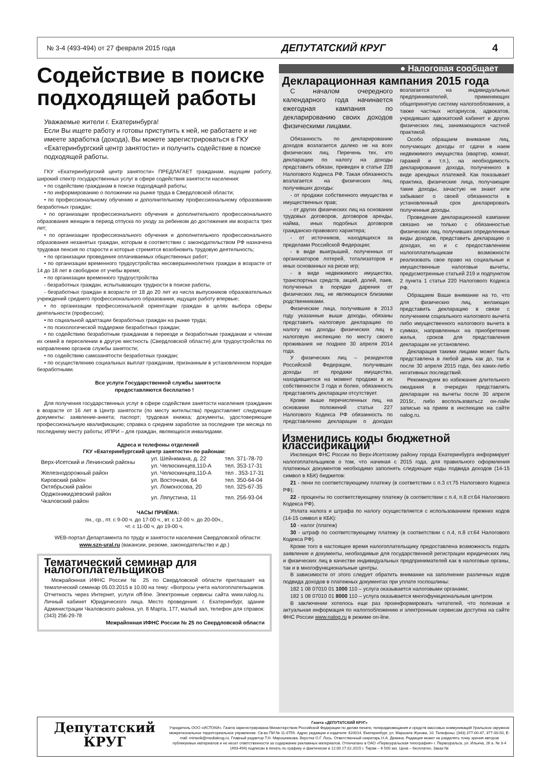№ 3-4 (493-494) от 27 февраля 2015 года ДЕПУТАТСКИЙ КРУГ 4
Содействие в поиске подходящей работы
Уважаемые жители г. Екатеринбурга!
Если Вы ищете работу и готовы приступить к ней, не работаете и не имеете заработка (дохода), Вы можете зарегистрироваться в ГКУ «Екатеринбургский центр занятости» и получить содействие в поиске подходящей работы.
ГКУ «Екатеринбургский центр занятости» ПРЕДЛАГАЕТ гражданам, ищущим работу, широкий спектр государственных услуг в сфере содействия занятости населения:
• по содействию гражданам в поиске подходящей работы;
• по информированию о положении на рынке труда в Свердловской области;
• по профессиональному обучению и дополнительному профессиональному образованию безработных граждан;
• по организации профессионального обучения и дополнительного профессионального образования женщин в период отпуска по уходу за ребенком до достижения им возраста трех лет;
• по организации профессионального обучения и дополнительного профессионального образования незанятых граждан, которым в соответствии с законодательством РФ назначена трудовая пенсия по старости и которые стремятся возобновить трудовую деятельность;
• по организации проведения оплачиваемых общественных работ;
• по организации временного трудоустройства несовершеннолетних граждан в возрасте от 14 до 18 лет в свободное от учебы время;
• по организации временного трудоустройства
- безработных граждан, испытывающих трудности в поиске работы,
- безработных граждан в возрасте от 18 до 20 лет из числа выпускников образовательных учреждений среднего профессионального образования, ищущих работу впервые;
• по организации профессиональной ориентации граждан в целях выбора сферы деятельности (профессии);
• по социальной адаптации безработных граждан на рынке труда;
• по психологической поддержке безработных граждан;
• по содействию безработным гражданам в переезде и безработным гражданам и членам их семей в переселении в другую местность (Свердловской области) для трудоустройства по направлению органов службы занятости;
• по содействию самозанятости безработных граждан;
• по осуществлению социальных выплат гражданам, признанным в установленном порядке безработными.
Все услуги Государственной службы занятости
предоставляются бесплатно !
Для получения государственных услуг в сфере содействия занятости населения гражданин в возрасте от 16 лет в Центр занятости (по месту жительства) предоставляет следующие документы: заявление-анкета; паспорт; трудовая книжка; документы, удостоверяющие профессиональную квалификацию; справка о среднем заработке за последние три месяца по последнему месту работы; ИПРИ – для граждан, являющихся инвалидами.
Адреса и телефоны отделений
ГКУ «Екатеринбургский центр занятости» по районам:
| Верх-Исетский и Ленинский районы | ул. Шейнкмана, д. 22 ул. Челюскинцев,110-А | тел. 371-78-70 тел. 353-17-31 |
| Железнодорожный район | ул. Челюскинцев,110-А | тел . 353-17-31 |
| Кировский район | ул. Восточная, 64 | тел. 350-64-04 |
| Октябрьский район | ул. Ломоносова, 20 | тел. 325-67-35 |
| Орджоникидзевский район Чкаловский район | ул. Ляпустина, 11 | тел. 256-93-04 |
ЧАСЫ ПРИЁМА:
пн., ср., пт. с 9-00 ч. до 17-00 ч., вт. с 12-00 ч. до 20-00ч.,
чт. с 11-00 ч. до 19-00 ч.
WEB-портал Департамента по труду и занятости населения Свердловской области: www.szn-ural.ru (вакансии, резюме, законодательство и др.)
Тематический семинар для налогоплательщиков
Межрайонная ИФНС России № 25 по Свердловской области приглашает на тематический семинар 05.03.2015 в 10.00 на тему: «Вопросы учета налогоплательщиков. Отчетность через Интернет, услуги off-line. Электронные сервисы сайта www.nalog.ru. Личный кабинет Юридического лица. Место проведения: г. Екатеринбург, здание Администрации Чкаловского района, ул. 8 Марта, 177, малый зал, телефон для справок: (343) 256-29-78
Межрайонная ИФНС России № 25 по Свердловской области
● Налоговая сообщает
Декларационная кампания 2015 года
С началом очередного календарного года начинается ежегодная кампания по декларированию своих доходов физическими лицами.
Обязанность по декларированию доходов возлагается далеко не на всех физических лиц. Перечень тех, кто декларацию по налогу на доходы представить обязан, приведен в статье 228 Налогового Кодекса РФ. Такая обязанность возлагается на физических лиц, получивших доходы:
- от продажи собственного имущества и имущественных прав;
- от других физических лиц на основании трудовых договоров, договоров аренды, найма, иных подобных договоров гражданско-правового характера;
- от источников, находящихся за пределами Российской Федерации;
- в виде выигрышей, полученных от организаторов лотерей, тотализаторов и иных основанных на риске игр;
- в виде недвижимого имущества, транспортных средств, акций, долей, паев, полученных в порядке дарения от физических лиц, не являющихся близкими родственниками.
Физические лица, получившие в 2013 году указанные выше доходы, обязаны представить налоговую декларацию по налогу на доходы физических лиц в налоговую инспекцию по месту своего проживания не позднее 30 апреля 2014 года.
У физических лиц – резидентов Российской Федерации, получивших доходы от продажи имущества, находившегося на момент продажи в их собственности 3 года и более, обязанность представлять декларации отсутствует.
Кроме выше перечисленных лиц, на основании положений статьи 227 Налогового Кодекса РФ обязанность по представлению декларации о доходах возлагается на индивидуальных предпринимателей, применяющих общепринятую систему налогообложения, а также частных нотариусов, адвокатов, учредивших адвокатский кабинет и других физических лиц, занимающихся частной практикой.
Особо обращаем внимание лиц, получающих доходы от сдачи в наем недвижимого имущества (квартир, комнат, гаражей и т.п.), на необходимость декларирования дохода, полученного в виде арендных платежей. Как показывает практика, физические лица, получающие такие доходы, зачастую не знают или забывают о своей обязанности в установленный срок декларировать полученные доходы.
Проведение декларационной кампании связано не только с обязанностью физических лиц, получивших определенные виды доходов, представить декларацию о доходах, но и с предоставлением налогоплательщикам возможности реализовать свое право на социальные и имущественные налоговые вычеты, предусмотренные статьей 219 и подпунктом 2 пункта 1 статьи 220 Налогового Кодекса РФ.
Обращаем Ваше внимание на то, что для физических лиц, желающих представить декларацию в связи с получением социального налогового вычета либо имущественного налогового вычета в суммах, направленных на приобретение жилья, сроков для представления декларации не установлено.
Декларация такими лицами может быть представлена в любой день как до, так и после 30 апреля 2015 года, без каких-либо негативных последствий.
Рекомендуем во избежание длительного ожидания в очередях представлять декларации на вычеты после 30 апреля 2015г., либо воспользоватьсz он-лайн записью на прием в инспекцию на сайте nalog.ru.
Изменились коды бюджетной классификации
Инспекция ФНС России по Верх-Исетскому району города Екатеринбурга информирует налогоплательщиков о том, что начиная с 2015 года, для правильного оформления платежных документов необходимо заполнять следующие коды подвида доходов (14-15 символ в КБК) бюджетов:
21 - пени по соответствующему платежу (в соответствии с п.3 ст.75 Налогового Кодекса РФ);
22 - проценты по соответствующему платежу (в соответствии с п.4, п.8 ст.64 Налогового Кодекса РФ).
Уплата налога и штрафа по налогу осуществляется с использованием прежних кодов (14-15 символ в КБК):
10 - налог (платеж)
30 - штраф по соответствующему платежу (в соответствии с п.4, п.8 ст.64 Налогового Кодекса РФ).
Кроме того в настоящее время налогоплательщику предоставлена возможность подать заявление и документы, необходимые для государственной регистрации юридических лиц и физических лиц в качестве индивидуальных предпринимателей как в налоговые органы, так и в многофункциональные центры.
В зависимости от этого следует обратить внимание на заполнение различных кодов подвида доходов в платежных документах при уплате госпошлины:
182 1 08 07010 01 1000 110 – услуга оказывается налоговыми органами;
182 1 08 07010 01 8000 110 – услуга оказывается многофункциональным центром.
В заключении хотелось еще раз проинформировать читателей, что полезная и актуальная информация по налогообложению и электронным сервисам доступна на сайте ФНС России www.nalog.ru в режиме on-line.
Депутатский
КРУГ
Газета «ДЕПУТАТСКИЙ КРУГ»
Учредитель ООО «ИСТОКИ». Газета зарегистрирована Министерством Российской Федерации по делам печати, телерадиовещания и средств массовых коммуникаций Уральское окружное межрегиональное территориальное управление. Св-во ПИ № 11-0759. Адрес редакции и издателя: 620014, Екатеринбург, ул. Маршала Жукова, 10. Телефоны: (343) 377-00-47, 377-00-50, E-mail: mirtanik@mediakrug.ru. Главный редактор Т.Н. Мирошникова. Верстка О.Г. Лось. Ответственный секретарь Н.А. Демина. Редакция может не разделять точку зрения авторов публикуемых материалов и не несет ответственности за содержание рекламных материалов. Отпечатано в ОАО «Первоуральская типография» г. Первоуральск, ул. Ильича, 26 а. № 3-4 (493-494) подписан в печать по графику и фактически в 12:00 27.02.2015 г. Тираж – 6 500 экз. Цена – бесплатно. Заказ №